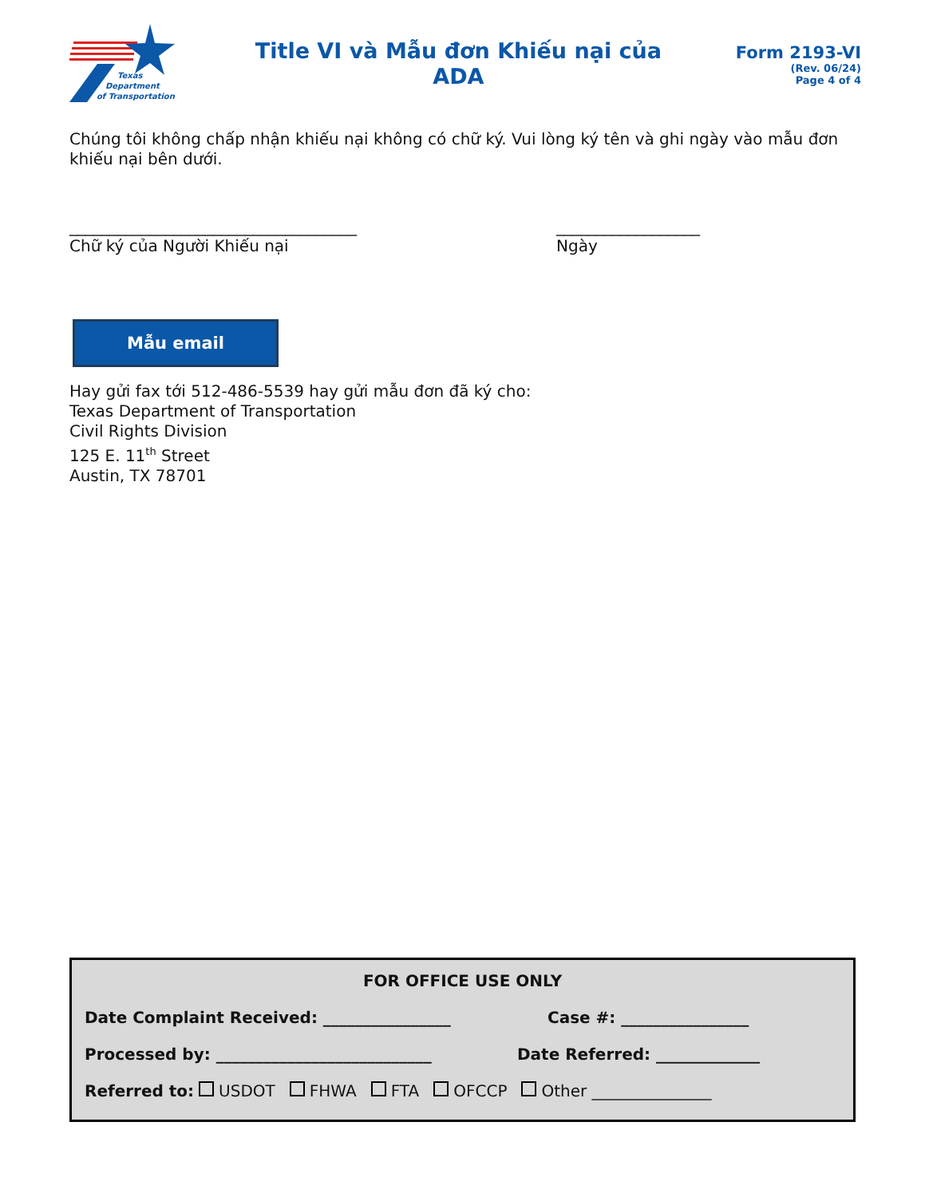Texas
Department
of Transportation
Title VI và Mẫu đơn Khiếu nại của
ADA
Form 2193-VI
(Rev. 06/24)
Page 4 of 4
Chúng tôi không chấp nhận khiếu nại không có chữ ký. Vui lòng ký tên và ghi ngày vào mẫu đơn khiếu nại bên dưới.
____________________________________
Chữ ký của Người Khiếu nại
__________________
Ngày
Mẫu email
Hay gửi fax tới 512-486-5539 hay gửi mẫu đơn đã ký cho:
Texas Department of Transportation
Civil Rights Division
125 E. 11<sup>th</sup> Street
Austin, TX 78701
FOR OFFICE USE ONLY
Date Complaint Received: ________________ Case #: ________________
Processed by: ___________________________ Date Referred: _____________
Referred to: USDOT FHWA FTA OFCCP Other _______________